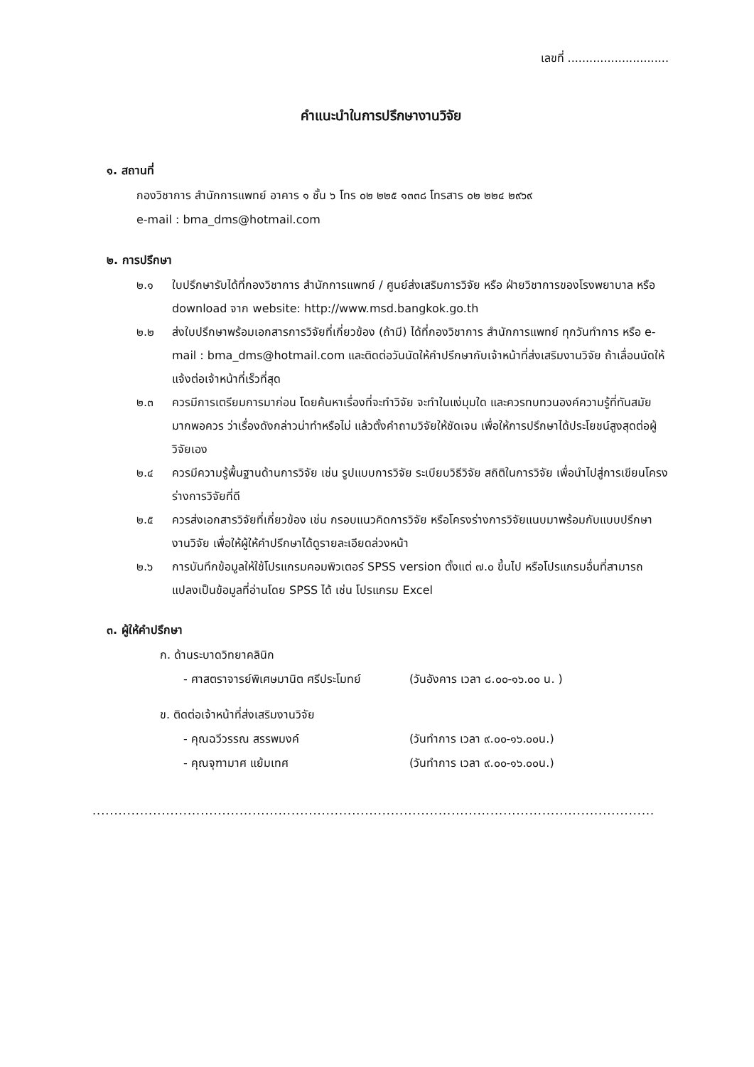เลขที่ ............................
คำแนะนำในการปรึกษางานวิจัย
๑. สถานที่
กองวิชาการ สำนักการแพทย์ อาคาร ๑ ชั้น ๖ โทร ๐๒ ๒๒๕ ๑๓๓๘ โทรสาร ๐๒ ๒๒๔ ๒๙๖๙
e-mail : bma_dms@hotmail.com
๒. การปรึกษา
๒.๑ ใบปรึกษารับได้ที่กองวิชาการ สำนักการแพทย์ / ศูนย์ส่งเสริมการวิจัย หรือ ฝ่ายวิชาการของโรงพยาบาล หรือ download จาก website: http://www.msd.bangkok.go.th
๒.๒ ส่งใบปรึกษาพร้อมเอกสารการวิจัยที่เกี่ยวข้อง (ถ้ามี) ได้ที่กองวิชาการ สำนักการแพทย์ ทุกวันทำการ หรือ e-mail : bma_dms@hotmail.com และติดต่อวันนัดให้คำปรึกษากับเจ้าหน้าที่ส่งเสริมงานวิจัย ถ้าเลื่อนนัดให้แจ้งต่อเจ้าหน้าที่เร็วที่สุด
๒.๓ ควรมีการเตรียมการมาก่อน โดยค้นหาเรื่องที่จะทำวิจัย จะทำในแง่มุมใด และควรทบทวนองค์ความรู้ที่ทันสมัยมากพอควร ว่าเรื่องดังกล่าวน่าทำหรือไม่ แล้วตั้งคำถามวิจัยให้ชัดเจน เพื่อให้การปรึกษาได้ประโยชน์สูงสุดต่อผู้วิจัยเอง
๒.๔ ควรมีความรู้พื้นฐานด้านการวิจัย เช่น รูปแบบการวิจัย ระเบียบวิธีวิจัย สถิติในการวิจัย เพื่อนำไปสู่การเขียนโครงร่างการวิจัยที่ดี
๒.๕ ควรส่งเอกสารวิจัยที่เกี่ยวข้อง เช่น กรอบแนวคิดการวิจัย หรือโครงร่างการวิจัยแนบมาพร้อมกับแบบปรึกษางานวิจัย เพื่อให้ผู้ให้คำปรึกษาได้ดูรายละเอียดล่วงหน้า
๒.๖ การบันทึกข้อมูลให้ใช้โปรแกรมคอมพิวเตอร์ SPSS version ตั้งแต่ ๗.๐ ขึ้นไป หรือโปรแกรมอื่นที่สามารถแปลงเป็นข้อมูลที่อ่านโดย SPSS ได้ เช่น โปรแกรม Excel
๓. ผู้ให้คำปรึกษา
ก. ด้านระบาดวิทยาคลินิก
- ศาสตราจารย์พิเศษมานิต ศรีประโมทย์ (วันอังคาร เวลา ๘.๐๐-๑๖.๐๐ น. )
ข. ติดต่อเจ้าหน้าที่ส่งเสริมงานวิจัย
- คุณฉวีวรรณ สรรพมงค์ (วันทำการ เวลา ๙.๐๐-๑๖.๐๐น.)
- คุณจุฑามาศ แย้มเทศ (วันทำการ เวลา ๙.๐๐-๑๖.๐๐น.)
.......................................................................................................................................................................................